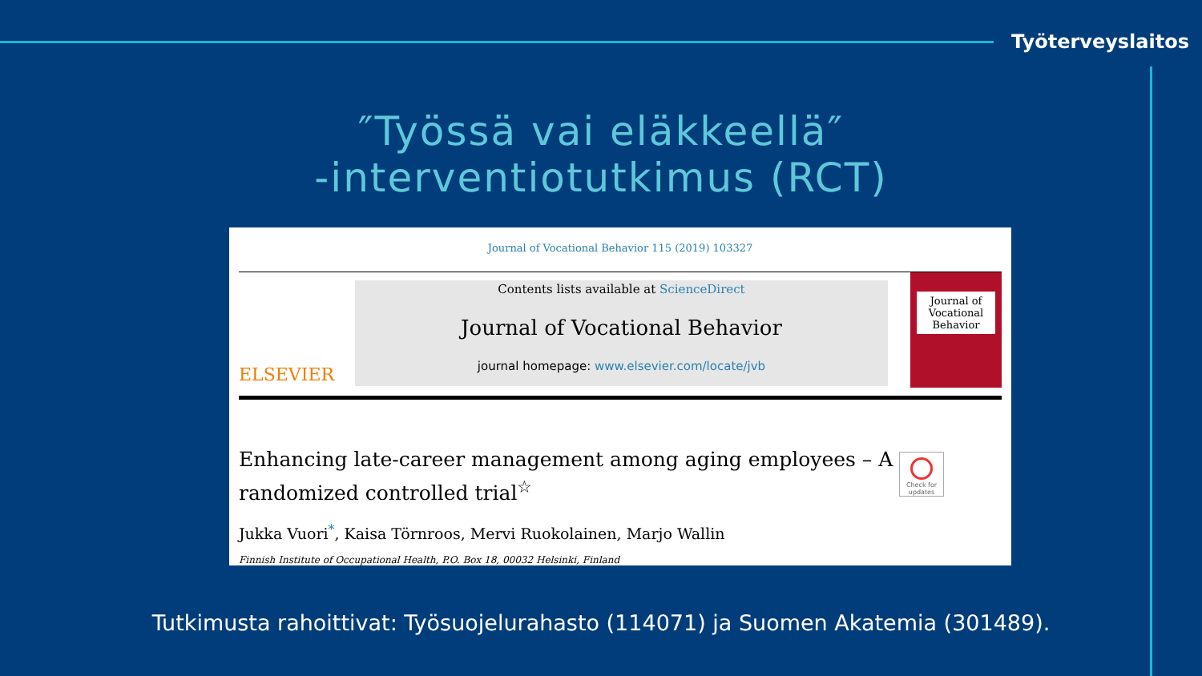Työterveyslaitos
″Työssä vai eläkkeellä″
-interventiotutkimus (RCT)
Journal of Vocational Behavior 115 (2019) 103327
ELSEVIER
Contents lists available at ScienceDirect
Journal of Vocational Behavior
journal homepage: www.elsevier.com/locate/jvb
Journal of Vocational Behavior
Enhancing late-career management among aging employees – A randomized controlled trial<sup>☆</sup>
Jukka Vuori<sup>*</sup>, Kaisa Törnroos, Mervi Ruokolainen, Marjo Wallin
Finnish Institute of Occupational Health, P.O. Box 18, 00032 Helsinki, Finland
Check for updates
Tutkimusta rahoittivat: Työsuojelurahasto (114071) ja Suomen Akatemia (301489).